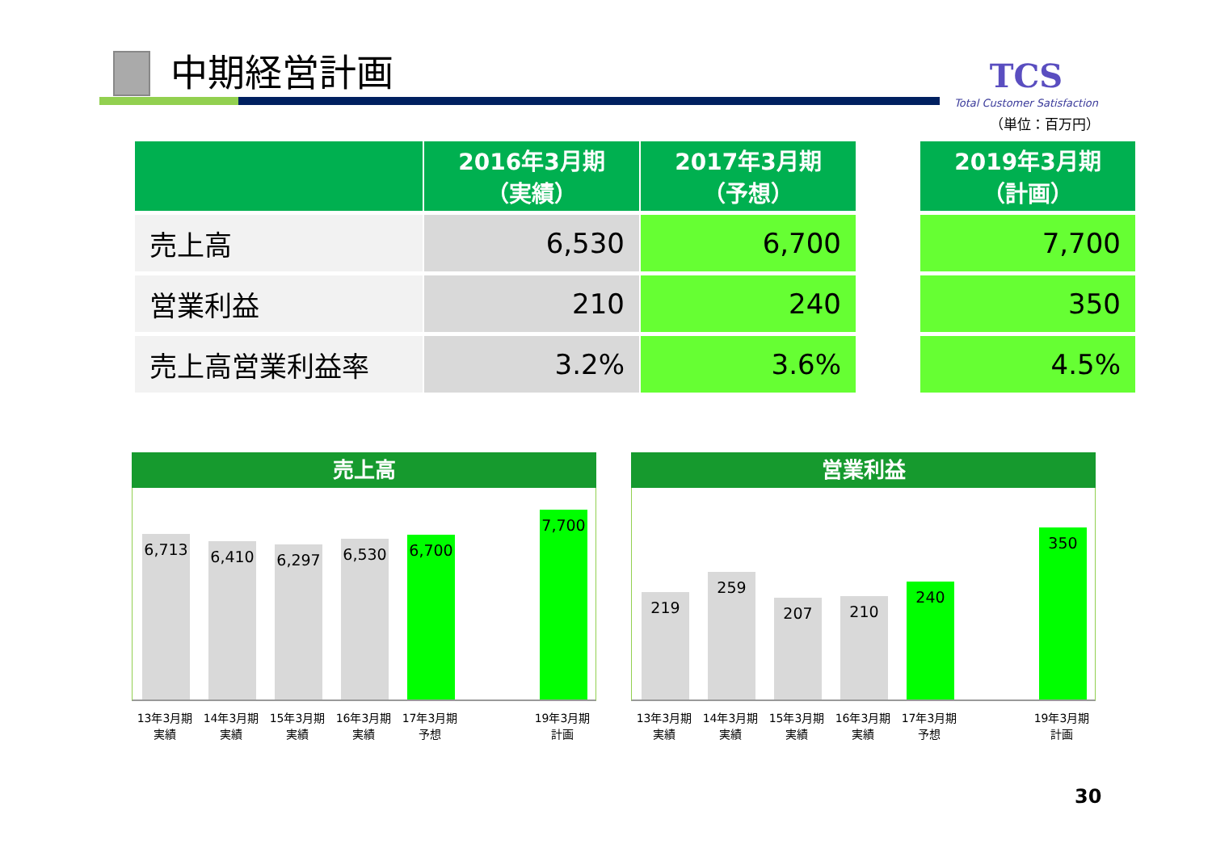中期経営計画
TCS
Total Customer Satisfaction
（単位：百万円）
| | 2016年3月期 （実績） | 2017年3月期 （予想） | | 2019年3月期 （計画） |
| --- | --- | --- | --- | --- |
| 売上高 | 6,530 | 6,700 | | 7,700 |
| 営業利益 | 210 | 240 | | 350 |
| 売上高営業利益率 | 3.2% | 3.6% | | 4.5% |
売上高
6,713
6,410
6,297
6,530
6,700
7,700
13年3月期
実績
14年3月期
実績
15年3月期
実績
16年3月期
実績
17年3月期
予想
19年3月期
計画
営業利益
219
259
207
210
240
350
13年3月期
実績
14年3月期
実績
15年3月期
実績
16年3月期
実績
17年3月期
予想
19年3月期
計画
30